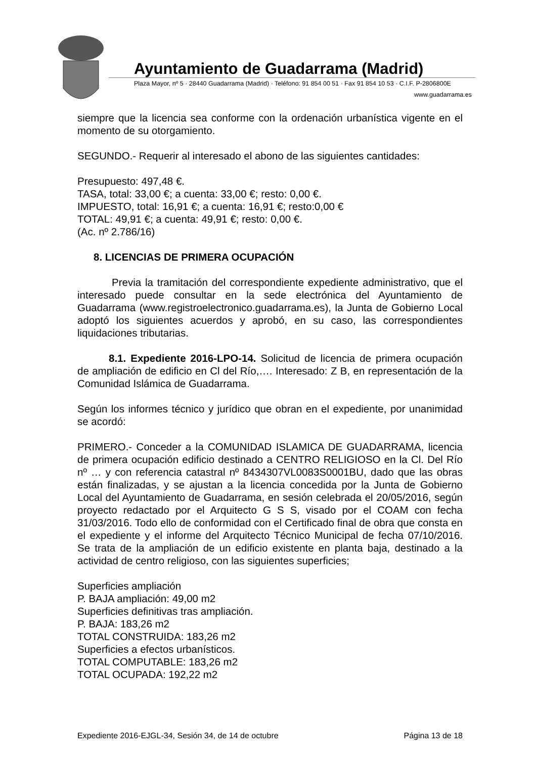Ayuntamiento de Guadarrama (Madrid)
Plaza Mayor, nº 5 · 28440 Guadarrama (Madrid) · Teléfono: 91 854 00 51 · Fax 91 854 10 53 · C.I.F. P-2806800E
www.guadarrama.es
siempre que la licencia sea conforme con la ordenación urbanística vigente en el momento de su otorgamiento.
SEGUNDO.- Requerir al interesado el abono de las siguientes cantidades:
Presupuesto: 497,48 €.
TASA, total: 33,00 €; a cuenta: 33,00 €; resto: 0,00 €.
IMPUESTO, total: 16,91 €; a cuenta: 16,91 €; resto:0,00 €
TOTAL: 49,91 €; a cuenta: 49,91 €; resto: 0,00 €.
(Ac. nº 2.786/16)
8. LICENCIAS DE PRIMERA OCUPACIÓN
Previa la tramitación del correspondiente expediente administrativo, que el interesado puede consultar en la sede electrónica del Ayuntamiento de Guadarrama (www.registroelectronico.guadarrama.es), la Junta de Gobierno Local adoptó los siguientes acuerdos y aprobó, en su caso, las correspondientes liquidaciones tributarias.
8.1. Expediente 2016-LPO-14. Solicitud de licencia de primera ocupación de ampliación de edificio en Cl del Río,…. Interesado: Z B, en representación de la Comunidad Islámica de Guadarrama.
Según los informes técnico y jurídico que obran en el expediente, por unanimidad se acordó:
PRIMERO.- Conceder a la COMUNIDAD ISLAMICA DE GUADARRAMA, licencia de primera ocupación edificio destinado a CENTRO RELIGIOSO en la Cl. Del Río nº … y con referencia catastral nº 8434307VL0083S0001BU, dado que las obras están finalizadas, y se ajustan a la licencia concedida por la Junta de Gobierno Local del Ayuntamiento de Guadarrama, en sesión celebrada el 20/05/2016, según proyecto redactado por el Arquitecto G S S, visado por el COAM con fecha 31/03/2016. Todo ello de conformidad con el Certificado final de obra que consta en el expediente y el informe del Arquitecto Técnico Municipal de fecha 07/10/2016. Se trata de la ampliación de un edificio existente en planta baja, destinado a la actividad de centro religioso, con las siguientes superficies;
Superficies ampliación
P. BAJA ampliación: 49,00 m2
Superficies definitivas tras ampliación.
P. BAJA: 183,26 m2
TOTAL CONSTRUIDA: 183,26 m2
Superficies a efectos urbanísticos.
TOTAL COMPUTABLE: 183,26 m2
TOTAL OCUPADA: 192,22 m2
Expediente 2016-EJGL-34, Sesión 34, de 14 de octubre Página 13 de 18